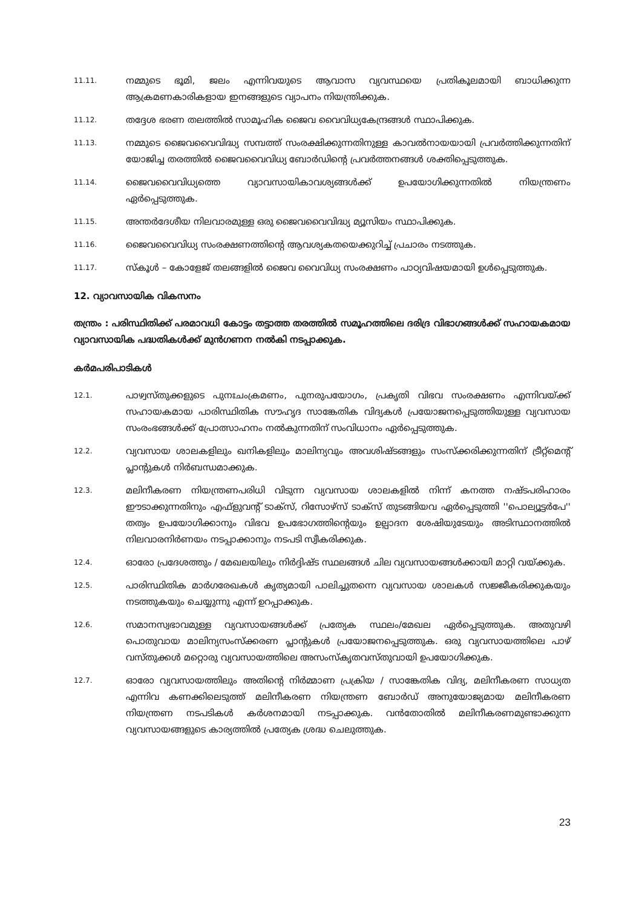11.11.
നമ്മുടെ ഭൂമി, ജലം എന്നിവയുടെ ആവാസ വ്യവസ്ഥയെ പ്രതികൂലമായി ബാധിക്കുന്ന ആക്രമണകാരികളായ ഇനങ്ങളുടെ വ്യാപനം നിയന്ത്രിക്കുക.
11.12.
തദ്ദേശ ഭരണ തലത്തിൽ സാമൂഹിക ജൈവ വൈവിധ്യകേന്ദ്രങ്ങൾ സ്ഥാപിക്കുക.
11.13.
നമ്മുടെ ജൈവവൈവിദ്ധ്യ സമ്പത്ത് സംരക്ഷിക്കുന്നതിനുള്ള കാവൽനായയായി പ്രവർത്തിക്കുന്നതിന് യോജിച്ച തരത്തിൽ ജൈവവൈവിധ്യ ബോർഡിന്റെ പ്രവർത്തനങ്ങൾ ശക്തിപ്പെടുത്തുക.
11.14.
ജൈവവൈവിധ്യത്തെ വ്യാവസായികാവശ്യങ്ങൾക്ക് ഉപയോഗിക്കുന്നതിൽ നിയന്ത്രണം ഏർപ്പെടുത്തുക.
11.15.
അന്തർദേശീയ നിലവാരമുള്ള ഒരു ജൈവവൈവിദ്ധ്യ മ്യൂസിയം സ്ഥാപിക്കുക.
11.16.
ജൈവവൈവിധ്യ സംരക്ഷണത്തിന്റെ ആവശ്യകതയെക്കുറിച്ച് പ്രചാരം നടത്തുക.
11.17.
സ്കൂൾ – കോളേജ് തലങ്ങളിൽ ജൈവ വൈവിധ്യ സംരക്ഷണം പാഠ്യവിഷയമായി ഉൾപ്പെടുത്തുക.
12. വ്യാവസായിക വികസനം
തന്ത്രം : പരിസ്ഥിതിക്ക് പരമാവധി കോട്ടം തട്ടാത്ത തരത്തിൽ സമൂഹത്തിലെ ദരിദ്ര വിഭാഗങ്ങൾക്ക് സഹായകമായ വ്യാവസായിക പദ്ധതികൾക്ക് മുൻഗണന നൽകി നടപ്പാക്കുക.
കർമപരിപാടികൾ
12.1.
പാഴ്വസ്തുക്കളുടെ പുനഃചംക്രമണം, പുനരുപയോഗം, പ്രകൃതി വിഭവ സംരക്ഷണം എന്നിവയ്ക്ക് സഹായകമായ പാരിസ്ഥിതിക സൗഹൃദ സാങ്കേതിക വിദ്യകൾ പ്രയോജനപ്പെടുത്തിയുള്ള വ്യവസായ സംരംഭങ്ങൾക്ക് പ്രോത്സാഹനം നൽകുന്നതിന് സംവിധാനം ഏർപ്പെടുത്തുക.
12.2.
വ്യവസായ ശാലകളിലും ഖനികളിലും മാലിന്യവും അവശിഷ്ടങ്ങളും സംസ്ക്കരിക്കുന്നതിന് ട്രീറ്റ്മെന്റ് പ്ലാന്റുകൾ നിർബന്ധമാക്കുക.
12.3.
മലിനീകരണ നിയന്ത്രണപരിധി വിടുന്ന വ്യവസായ ശാലകളിൽ നിന്ന് കനത്ത നഷ്ടപരിഹാരം ഈടാക്കുന്നതിനും എഫ്ളുവന്റ് ടാക്സ്, റിസോഴ്സ് ടാക്സ് തുടങ്ങിയവ ഏർപ്പെടുത്തി ''പൊല്യൂട്ടർപേ'' തത്വം ഉപയോഗിക്കാനും വിഭവ ഉപഭോഗത്തിന്റെയും ഉല്പാദന ശേഷിയുടേയും അടിസ്ഥാനത്തിൽ നിലവാരനിർണയം നടപ്പാക്കാനും നടപടി സ്വീകരിക്കുക.
12.4.
ഓരോ പ്രദേശത്തും / മേഖലയിലും നിർദ്ദിഷ്ട സ്ഥലങ്ങൾ ചില വ്യവസായങ്ങൾക്കായി മാറ്റി വയ്ക്കുക.
12.5.
പാരിസ്ഥിതിക മാർഗരേഖകൾ കൃത്യമായി പാലിച്ചുതന്നെ വ്യവസായ ശാലകൾ സജ്ജീകരിക്കുകയും നടത്തുകയും ചെയ്യുന്നു എന്ന് ഉറപ്പാക്കുക.
12.6.
സമാനസ്വഭാവമുള്ള വ്യവസായങ്ങൾക്ക് പ്രത്യേക സ്ഥലം/മേഖല ഏർപ്പെടുത്തുക. അതുവഴി പൊതുവായ മാലിന്യസംസ്ക്കരണ പ്ലാന്റുകൾ പ്രയോജനപ്പെടുത്തുക. ഒരു വ്യവസായത്തിലെ പാഴ് വസ്തുക്കൾ മറ്റൊരു വ്യവസായത്തിലെ അസംസ്കൃതവസ്തുവായി ഉപയോഗിക്കുക.
12.7.
ഓരോ വ്യവസായത്തിലും അതിന്റെ നിർമ്മാണ പ്രക്രിയ / സാങ്കേതിക വിദ്യ, മലിനീകരണ സാധ്യത എന്നിവ കണക്കിലെടുത്ത് മലിനീകരണ നിയന്ത്രണ ബോർഡ് അനുയോജ്യമായ മലിനീകരണ നിയന്ത്രണ നടപടികൾ കർശനമായി നടപ്പാക്കുക. വൻതോതിൽ മലിനീകരണമുണ്ടാക്കുന്ന വ്യവസായങ്ങളുടെ കാര്യത്തിൽ പ്രത്യേക ശ്രദ്ധ ചെലുത്തുക.
23